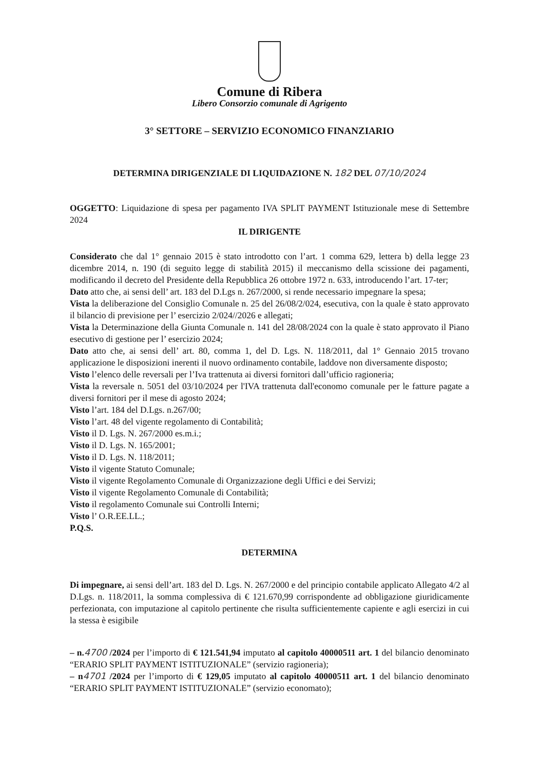Comune di Ribera
Libero Consorzio comunale di Agrigento
3° SETTORE – SERVIZIO ECONOMICO FINANZIARIO
DETERMINA DIRIGENZIALE DI LIQUIDAZIONE N. 182 DEL 07/10/2024
OGGETTO: Liquidazione di spesa per pagamento IVA SPLIT PAYMENT Istituzionale mese di Settembre 2024
IL DIRIGENTE
Considerato che dal 1° gennaio 2015 è stato introdotto con l’art. 1 comma 629, lettera b) della legge 23 dicembre 2014, n. 190 (di seguito legge di stabilità 2015) il meccanismo della scissione dei pagamenti, modificando il decreto del Presidente della Repubblica 26 ottobre 1972 n. 633, introducendo l’art. 17-ter;
Dato atto che, ai sensi dell’ art. 183 del D.Lgs n. 267/2000, si rende necessario impegnare la spesa;
Vista la deliberazione del Consiglio Comunale n. 25 del 26/08/2/024, esecutiva, con la quale è stato approvato il bilancio di previsione per l’ esercizio 2/024//2026 e allegati;
Vista la Determinazione della Giunta Comunale n. 141 del 28/08/2024 con la quale è stato approvato il Piano esecutivo di gestione per l’ esercizio 2024;
Dato atto che, ai sensi dell’ art. 80, comma 1, del D. Lgs. N. 118/2011, dal 1° Gennaio 2015 trovano applicazione le disposizioni inerenti il nuovo ordinamento contabile, laddove non diversamente disposto;
Visto l’elenco delle reversali per l’Iva trattenuta ai diversi fornitori dall’ufficio ragioneria;
Vista la reversale n. 5051 del 03/10/2024 per l'IVA trattenuta dall'economo comunale per le fatture pagate a diversi fornitori per il mese di agosto 2024;
Visto l’art. 184 del D.Lgs. n.267/00;
Visto l’art. 48 del vigente regolamento di Contabilità;
Visto il D. Lgs. N. 267/2000 es.m.i.;
Visto il D. Lgs. N. 165/2001;
Visto il D. Lgs. N. 118/2011;
Visto il vigente Statuto Comunale;
Visto il vigente Regolamento Comunale di Organizzazione degli Uffici e dei Servizi;
Visto il vigente Regolamento Comunale di Contabilità;
Visto il regolamento Comunale sui Controlli Interni;
Visto l’ O.R.EE.LL.;
P.Q.S.
DETERMINA
Di impegnare, ai sensi dell’art. 183 del D. Lgs. N. 267/2000 e del principio contabile applicato Allegato 4/2 al D.Lgs. n. 118/2011, la somma complessiva di € 121.670,99 corrispondente ad obbligazione giuridicamente perfezionata, con imputazione al capitolo pertinente che risulta sufficientemente capiente e agli esercizi in cui la stessa è esigibile
– n.4700 /2024 per l’importo di € 121.541,94 imputato al capitolo 40000511 art. 1 del bilancio denominato “ERARIO SPLIT PAYMENT ISTITUZIONALE” (servizio ragioneria);
– n4701 /2024 per l’importo di € 129,05 imputato al capitolo 40000511 art. 1 del bilancio denominato “ERARIO SPLIT PAYMENT ISTITUZIONALE” (servizio economato);